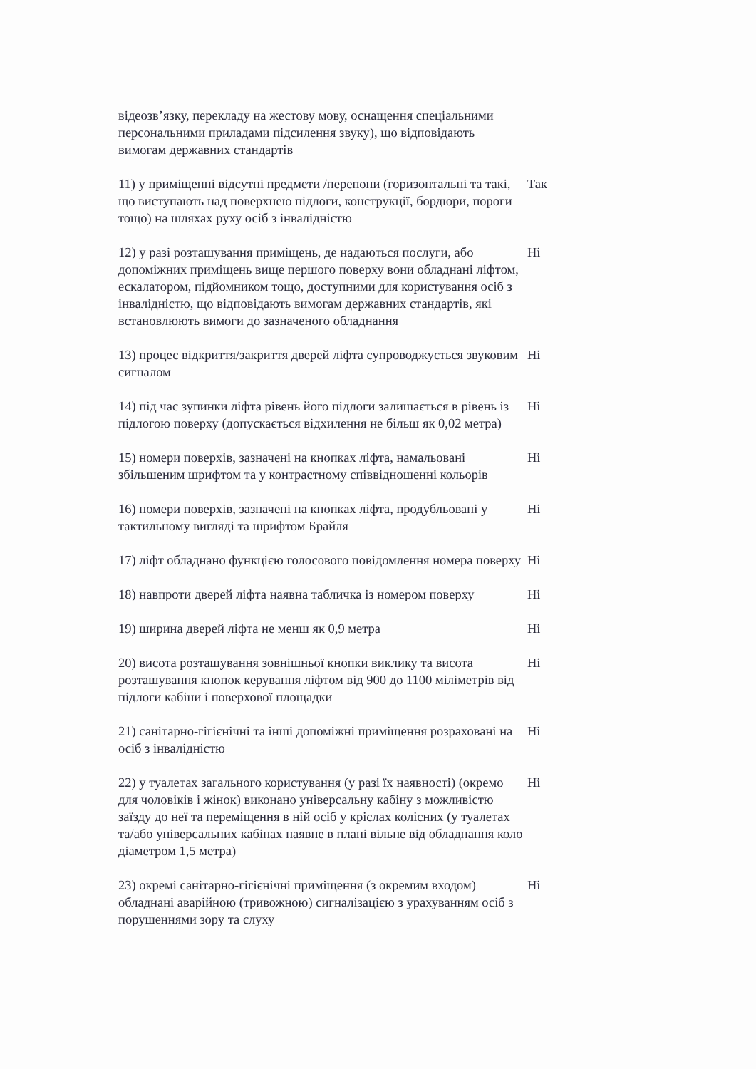| відеозв’язку, перекладу на жестову мову, оснащення спеціальними персональними приладами підсилення звуку), що відповідають вимогам державних стандартів | |
| 11) у приміщенні відсутні предмети /перепони (горизонтальні та такі, що виступають над поверхнею підлоги, конструкції, бордюри, пороги тощо) на шляхах руху осіб з інвалідністю | Так |
| 12) у разі розташування приміщень, де надаються послуги, або допоміжних приміщень вище першого поверху вони обладнані ліфтом, ескалатором, підйомником тощо, доступними для користування осіб з інвалідністю, що відповідають вимогам державних стандартів, які встановлюють вимоги до зазначеного обладнання | Ні |
| 13) процес відкриття/закриття дверей ліфта супроводжується звуковим сигналом | Ні |
| 14) під час зупинки ліфта рівень його підлоги залишається в рівень із підлогою поверху (допускається відхилення не більш як 0,02 метра) | Ні |
| 15) номери поверхів, зазначені на кнопках ліфта, намальовані збільшеним шрифтом та у контрастному співвідношенні кольорів | Ні |
| 16) номери поверхів, зазначені на кнопках ліфта, продубльовані у тактильному вигляді та шрифтом Брайля | Ні |
| 17) ліфт обладнано функцією голосового повідомлення номера поверху | Ні |
| 18) навпроти дверей ліфта наявна табличка із номером поверху | Ні |
| 19) ширина дверей ліфта не менш як 0,9 метра | Ні |
| 20) висота розташування зовнішньої кнопки виклику та висота розташування кнопок керування ліфтом від 900 до 1100 міліметрів від підлоги кабіни і поверхової площадки | Ні |
| 21) санітарно-гігієнічні та інші допоміжні приміщення розраховані на осіб з інвалідністю | Ні |
| 22) у туалетах загального користування (у разі їх наявності) (окремо для чоловіків і жінок) виконано універсальну кабіну з можливістю заїзду до неї та переміщення в ній осіб у кріслах колісних (у туалетах та/або універсальних кабінах наявне в плані вільне від обладнання коло діаметром 1,5 метра) | Ні |
| 23) окремі санітарно-гігієнічні приміщення (з окремим входом) обладнані аварійною (тривожною) сигналізацією з урахуванням осіб з порушеннями зору та слуху | Ні |